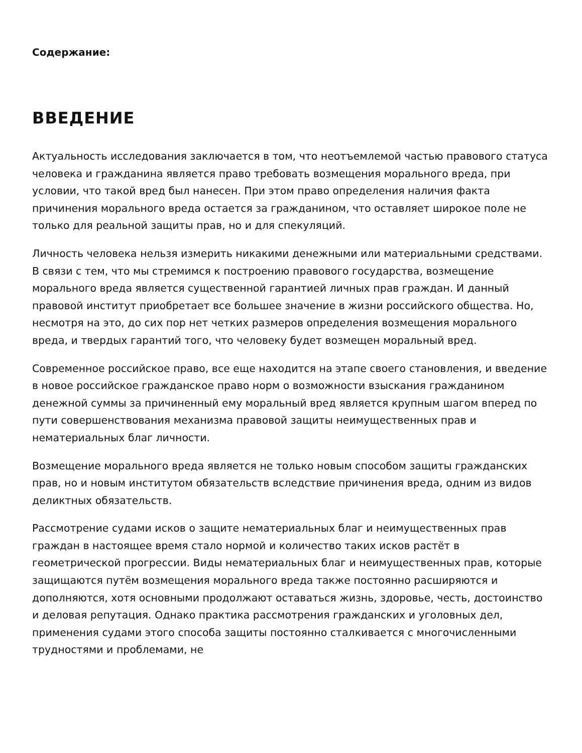Содержание:
ВВЕДЕНИЕ
Актуальность исследования заключается в том, что неотъемлемой частью правового статуса человека и гражданина является право требовать возмещения морального вреда, при условии, что такой вред был нанесен. При этом право определения наличия факта причинения морального вреда остается за гражданином, что оставляет широкое поле не только для реальной защиты прав, но и для спекуляций.
Личность человека нельзя измерить никакими денежными или материальными средствами. В связи с тем, что мы стремимся к построению правового государства, возмещение морального вреда является существенной гарантией личных прав граждан. И данный правовой институт приобретает все большее значение в жизни российского общества. Но, несмотря на это, до сих пор нет четких размеров определения возмещения морального вреда, и твердых гарантий того, что человеку будет возмещен моральный вред.
Современное российское право, все еще находится на этапе своего становления, и введение в новое российское гражданское право норм о возможности взыскания гражданином денежной суммы за причиненный ему моральный вред является крупным шагом вперед по пути совершенствования механизма правовой защиты неимущественных прав и нематериальных благ личности.
Возмещение морального вреда является не только новым способом защиты гражданских прав, но и новым институтом обязательств вследствие причинения вреда, одним из видов деликтных обязательств.
Рассмотрение судами исков о защите нематериальных благ и неимущественных прав граждан в настоящее время стало нормой и количество таких исков растёт в геометрической прогрессии. Виды нематериальных благ и неимущественных прав, которые защищаются путём возмещения морального вреда также постоянно расширяются и дополняются, хотя основными продолжают оставаться жизнь, здоровье, честь, достоинство и деловая репутация. Однако практика рассмотрения гражданских и уголовных дел, применения судами этого способа защиты постоянно сталкивается с многочисленными трудностями и проблемами, не